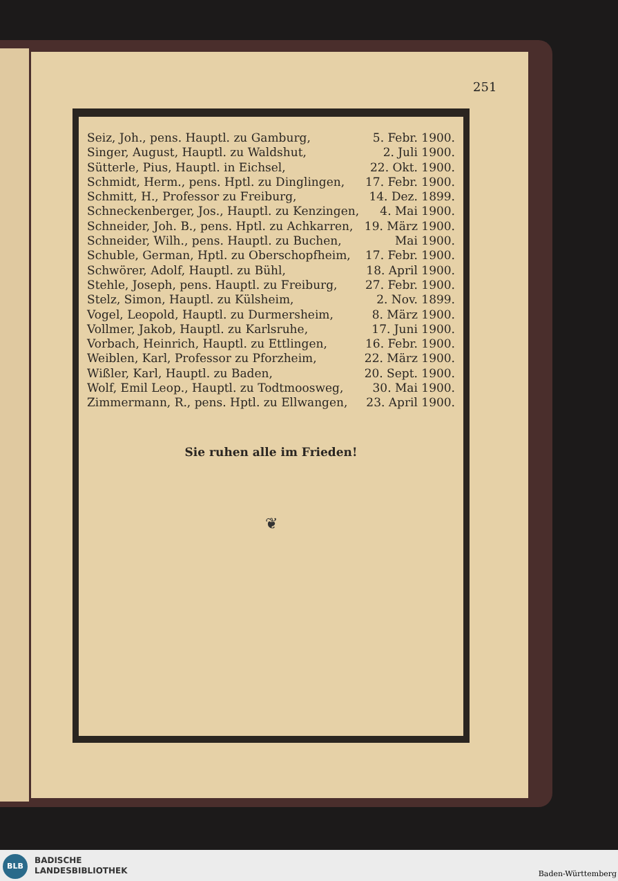251
Seiz, Joh., pens. Hauptl. zu Gamburg, 5. Febr. 1900.
Singer, August, Hauptl. zu Waldshut, 2. Juli 1900.
Sütterle, Pius, Hauptl. in Eichsel, 22. Okt. 1900.
Schmidt, Herm., pens. Hptl. zu Dinglingen, 17. Febr. 1900.
Schmitt, H., Professor zu Freiburg, 14. Dez. 1899.
Schneckenberger, Jos., Hauptl. zu Kenzingen, 4. Mai 1900.
Schneider, Joh. B., pens. Hptl. zu Achkarren, 19. März 1900.
Schneider, Wilh., pens. Hauptl. zu Buchen, Mai 1900.
Schuble, German, Hptl. zu Oberschopfheim, 17. Febr. 1900.
Schwörer, Adolf, Hauptl. zu Bühl, 18. April 1900.
Stehle, Joseph, pens. Hauptl. zu Freiburg, 27. Febr. 1900.
Stelz, Simon, Hauptl. zu Külsheim, 2. Nov. 1899.
Vogel, Leopold, Hauptl. zu Durmersheim, 8. März 1900.
Vollmer, Jakob, Hauptl. zu Karlsruhe, 17. Juni 1900.
Vorbach, Heinrich, Hauptl. zu Ettlingen, 16. Febr. 1900.
Weiblen, Karl, Professor zu Pforzheim, 22. März 1900.
Wißler, Karl, Hauptl. zu Baden, 20. Sept. 1900.
Wolf, Emil Leop., Hauptl. zu Todtmoosweg, 30. Mai 1900.
Zimmermann, R., pens. Hptl. zu Ellwangen, 23. April 1900.
Sie ruhen alle im Frieden!
❦
BLB
BADISCHE
LANDESBIBLIOTHEK
Baden-Württemberg